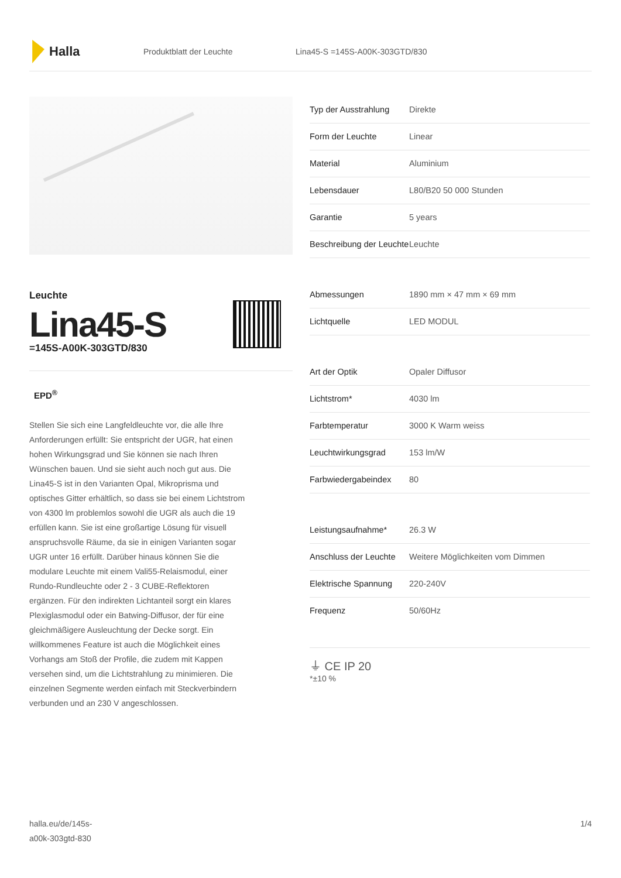Halla
Produktblatt der Leuchte Lina45-S =145S-A00K-303GTD/830
Leuchte
Lina45-S
=145S-A00K-303GTD/830
EPD<sup>®</sup>
Stellen Sie sich eine Langfeldleuchte vor, die alle Ihre Anforderungen erfüllt: Sie entspricht der UGR, hat einen hohen Wirkungsgrad und Sie können sie nach Ihren Wünschen bauen. Und sie sieht auch noch gut aus. Die Lina45-S ist in den Varianten Opal, Mikroprisma und optisches Gitter erhältlich, so dass sie bei einem Lichtstrom von 4300 lm problemlos sowohl die UGR als auch die 19 erfüllen kann. Sie ist eine großartige Lösung für visuell anspruchsvolle Räume, da sie in einigen Varianten sogar UGR unter 16 erfüllt. Darüber hinaus können Sie die modulare Leuchte mit einem Vali55-Relaismodul, einer Rundo-Rundleuchte oder 2 - 3 CUBE-Reflektoren ergänzen. Für den indirekten Lichtanteil sorgt ein klares Plexiglasmodul oder ein Batwing-Diffusor, der für eine gleichmäßigere Ausleuchtung der Decke sorgt. Ein willkommenes Feature ist auch die Möglichkeit eines Vorhangs am Stoß der Profile, die zudem mit Kappen versehen sind, um die Lichtstrahlung zu minimieren. Die einzelnen Segmente werden einfach mit Steckverbindern verbunden und an 230 V angeschlossen.
| Typ der Ausstrahlung | Direkte |
| Form der Leuchte | Linear |
| Material | Aluminium |
| Lebensdauer | L80/B20 50 000 Stunden |
| Garantie | 5 years |
| Beschreibung der Leuchte | Leuchte |
| Abmessungen | 1890 mm × 47 mm × 69 mm |
| Lichtquelle | LED MODUL |
| Art der Optik | Opaler Diffusor |
| Lichtstrom* | 4030 lm |
| Farbtemperatur | 3000 K Warm weiss |
| Leuchtwirkungsgrad | 153 lm/W |
| Farbwiedergabeindex | 80 |
| Leistungsaufnahme* | 26.3 W |
| Anschluss der Leuchte | Weitere Möglichkeiten vom Dimmen |
| Elektrische Spannung | 220-240V |
| Frequenz | 50/60Hz |
⏚ CE IP 20
*±10 %
halla.eu/de/145s-
a00k-303gtd-830
1/4